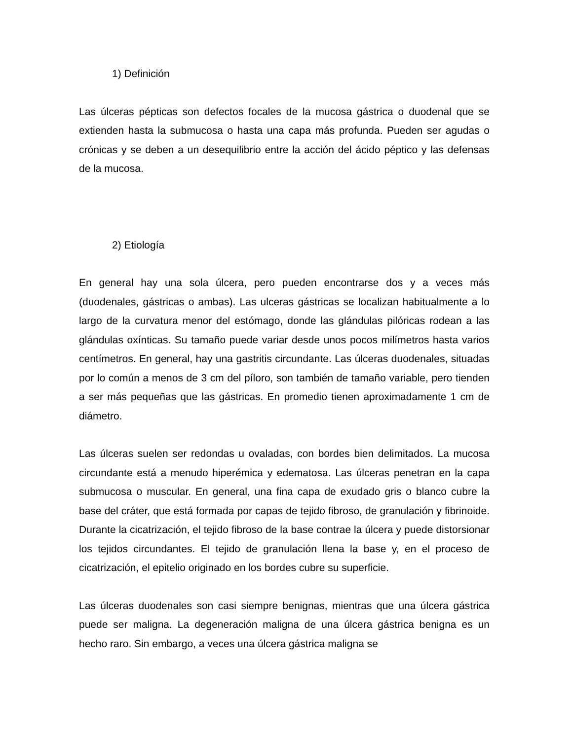1) Definición
Las úlceras pépticas son defectos focales de la mucosa gástrica o duodenal que se extienden hasta la submucosa o hasta una capa más profunda. Pueden ser agudas o crónicas y se deben a un desequilibrio entre la acción del ácido péptico y las defensas de la mucosa.
2) Etiología
En general hay una sola úlcera, pero pueden encontrarse dos y a veces más (duodenales, gástricas o ambas). Las ulceras gástricas se localizan habitualmente a lo largo de la curvatura menor del estómago, donde las glándulas pilóricas rodean a las glándulas oxínticas. Su tamaño puede variar desde unos pocos milímetros hasta varios centímetros. En general, hay una gastritis circundante. Las úlceras duodenales, situadas por lo común a menos de 3 cm del píloro, son también de tamaño variable, pero tienden a ser más pequeñas que las gástricas. En promedio tienen aproximadamente 1 cm de diámetro.
Las úlceras suelen ser redondas u ovaladas, con bordes bien delimitados. La mucosa circundante está a menudo hiperémica y edematosa. Las úlceras penetran en la capa submucosa o muscular. En general, una fina capa de exudado gris o blanco cubre la base del cráter, que está formada por capas de tejido fibroso, de granulación y fibrinoide. Durante la cicatrización, el tejido fibroso de la base contrae la úlcera y puede distorsionar los tejidos circundantes. El tejido de granulación llena la base y, en el proceso de cicatrización, el epitelio originado en los bordes cubre su superficie.
Las úlceras duodenales son casi siempre benignas, mientras que una úlcera gástrica puede ser maligna. La degeneración maligna de una úlcera gástrica benigna es un hecho raro. Sin embargo, a veces una úlcera gástrica maligna se